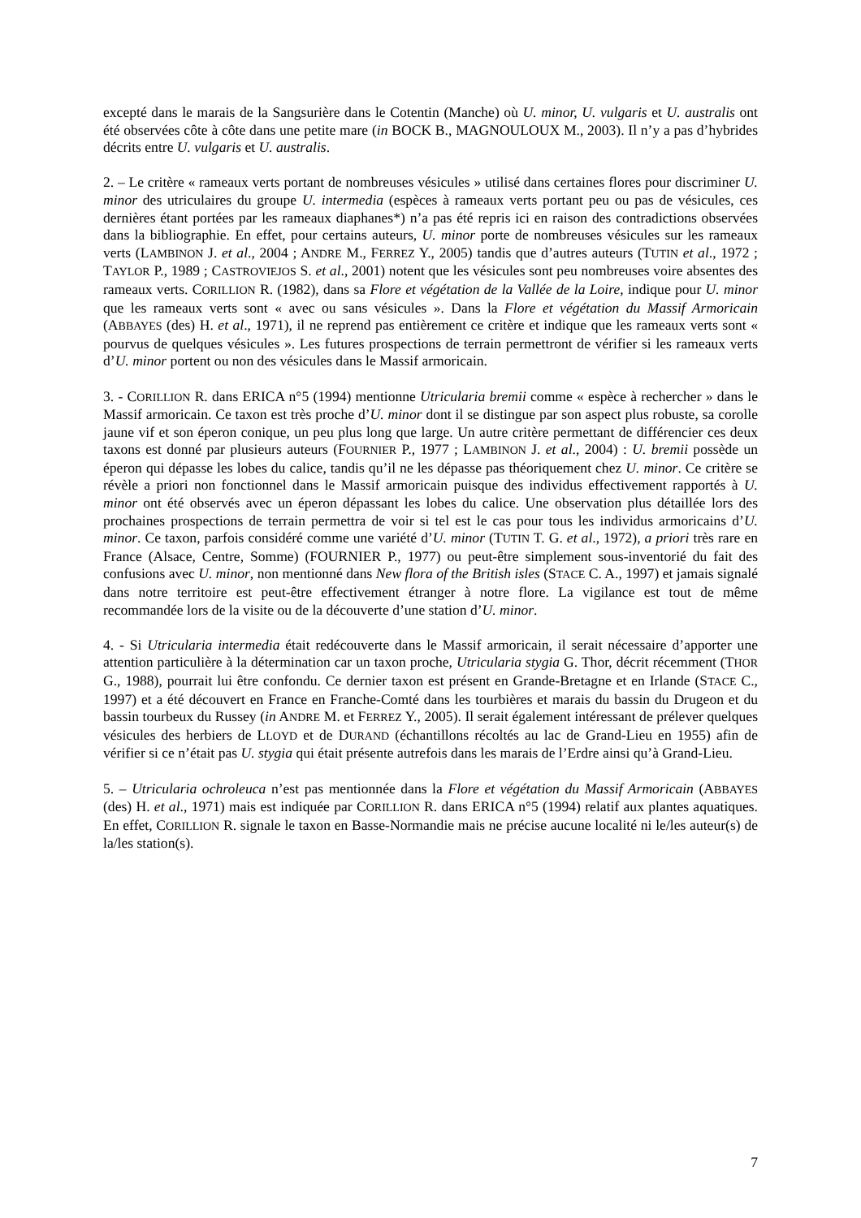excepté dans le marais de la Sangsurière dans le Cotentin (Manche) où U. minor, U. vulgaris et U. australis ont été observées côte à côte dans une petite mare (in BOCK B., MAGNOULOUX M., 2003). Il n’y a pas d’hybrides décrits entre U. vulgaris et U. australis.
2. – Le critère « rameaux verts portant de nombreuses vésicules » utilisé dans certaines flores pour discriminer U. minor des utriculaires du groupe U. intermedia (espèces à rameaux verts portant peu ou pas de vésicules, ces dernières étant portées par les rameaux diaphanes*) n’a pas été repris ici en raison des contradictions observées dans la bibliographie. En effet, pour certains auteurs, U. minor porte de nombreuses vésicules sur les rameaux verts (LAMBINON J. et al., 2004 ; ANDRE M., FERREZ Y., 2005) tandis que d’autres auteurs (TUTIN et al., 1972 ; TAYLOR P., 1989 ; CASTROVIEJOS S. et al., 2001) notent que les vésicules sont peu nombreuses voire absentes des rameaux verts. CORILLION R. (1982), dans sa Flore et végétation de la Vallée de la Loire, indique pour U. minor que les rameaux verts sont « avec ou sans vésicules ». Dans la Flore et végétation du Massif Armoricain (ABBAYES (des) H. et al., 1971), il ne reprend pas entièrement ce critère et indique que les rameaux verts sont « pourvus de quelques vésicules ». Les futures prospections de terrain permettront de vérifier si les rameaux verts d’U. minor portent ou non des vésicules dans le Massif armoricain.
3. - CORILLION R. dans ERICA n°5 (1994) mentionne Utricularia bremii comme « espèce à rechercher » dans le Massif armoricain. Ce taxon est très proche d’U. minor dont il se distingue par son aspect plus robuste, sa corolle jaune vif et son éperon conique, un peu plus long que large. Un autre critère permettant de différencier ces deux taxons est donné par plusieurs auteurs (FOURNIER P., 1977 ; LAMBINON J. et al., 2004) : U. bremii possède un éperon qui dépasse les lobes du calice, tandis qu’il ne les dépasse pas théoriquement chez U. minor. Ce critère se révèle a priori non fonctionnel dans le Massif armoricain puisque des individus effectivement rapportés à U. minor ont été observés avec un éperon dépassant les lobes du calice. Une observation plus détaillée lors des prochaines prospections de terrain permettra de voir si tel est le cas pour tous les individus armoricains d’U. minor. Ce taxon, parfois considéré comme une variété d’U. minor (TUTIN T. G. et al., 1972), a priori très rare en France (Alsace, Centre, Somme) (FOURNIER P., 1977) ou peut-être simplement sous-inventorié du fait des confusions avec U. minor, non mentionné dans New flora of the British isles (STACE C. A., 1997) et jamais signalé dans notre territoire est peut-être effectivement étranger à notre flore. La vigilance est tout de même recommandée lors de la visite ou de la découverte d’une station d’U. minor.
4. - Si Utricularia intermedia était redécouverte dans le Massif armoricain, il serait nécessaire d’apporter une attention particulière à la détermination car un taxon proche, Utricularia stygia G. Thor, décrit récemment (THOR G., 1988), pourrait lui être confondu. Ce dernier taxon est présent en Grande-Bretagne et en Irlande (STACE C., 1997) et a été découvert en France en Franche-Comté dans les tourbières et marais du bassin du Drugeon et du bassin tourbeux du Russey (in ANDRE M. et FERREZ Y., 2005). Il serait également intéressant de prélever quelques vésicules des herbiers de LLOYD et de DURAND (échantillons récoltés au lac de Grand-Lieu en 1955) afin de vérifier si ce n’était pas U. stygia qui était présente autrefois dans les marais de l’Erdre ainsi qu’à Grand-Lieu.
5. – Utricularia ochroleuca n’est pas mentionnée dans la Flore et végétation du Massif Armoricain (ABBAYES (des) H. et al., 1971) mais est indiquée par CORILLION R. dans ERICA n°5 (1994) relatif aux plantes aquatiques. En effet, CORILLION R. signale le taxon en Basse-Normandie mais ne précise aucune localité ni le/les auteur(s) de la/les station(s).
7